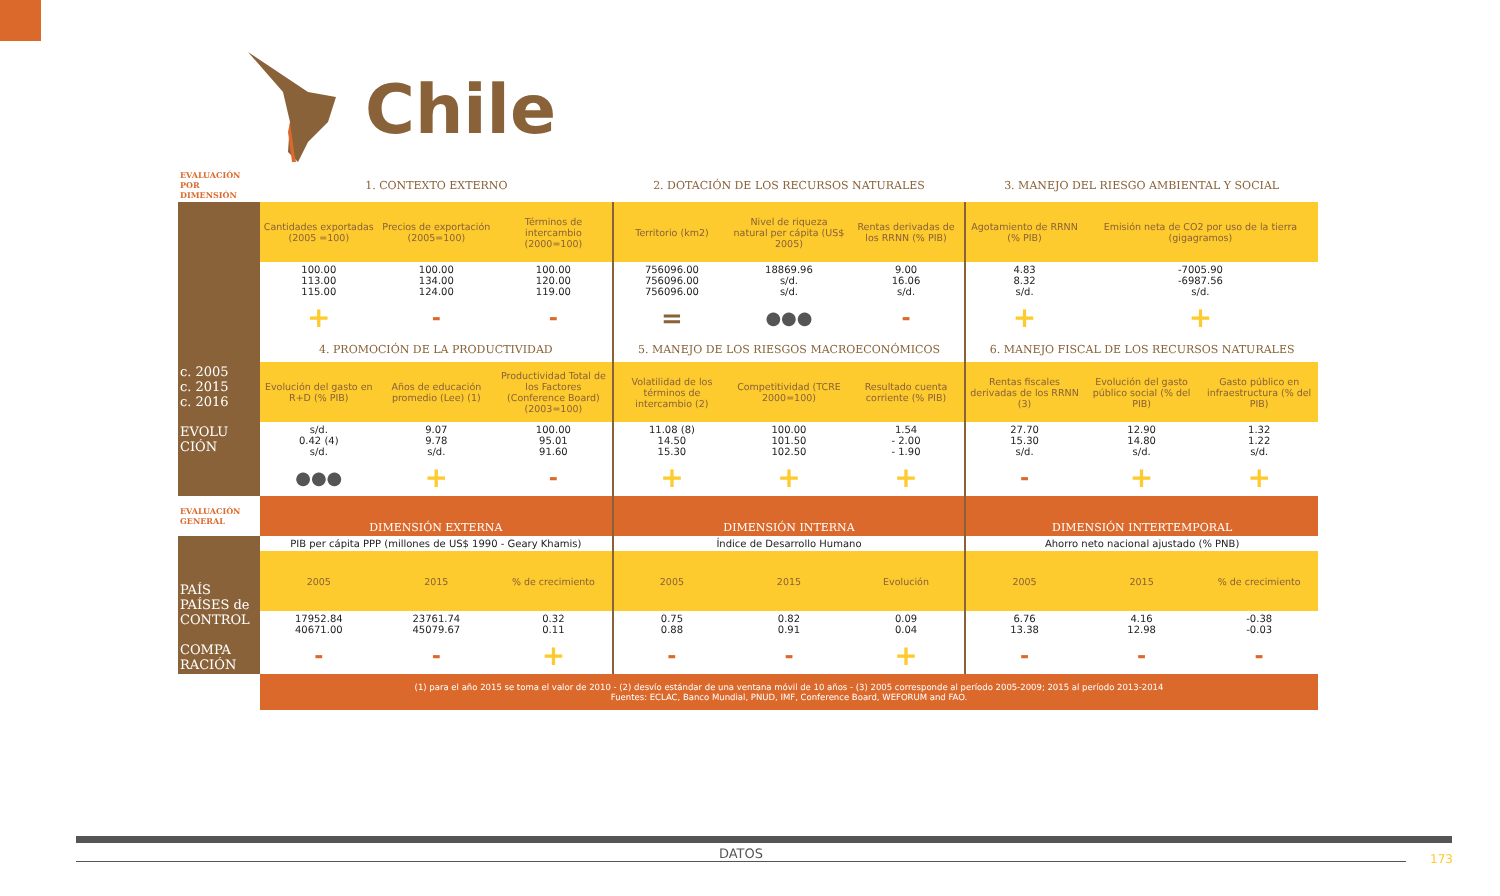Chile
| EVALUACIÓN POR DIMENSIÓN | 1. CONTEXTO EXTERNO | | | 2. DOTACIÓN DE LOS RECURSOS NATURALES | | | 3. MANEJO DEL RIESGO AMBIENTAL Y SOCIAL | | |
| | Cantidades exportadas (2005 =100) | Precios de exportación (2005=100) | Términos de intercambio (2000=100) | Territorio (km2) | Nivel de riqueza natural per cápita (US$ 2005) | Rentas derivadas de los RRNN (% PIB) | Agotamiento de RRNN (% PIB) | Emisión neta de CO2 por uso de la tierra (gigagramos) | |
| | 100.00 113.00 115.00 | 100.00 134.00 124.00 | 100.00 120.00 119.00 | 756096.00 756096.00 756096.00 | 18869.96 s/d. s/d. | 9.00 16.06 s/d. | 4.83 8.32 s/d. | -7005.90 -6987.56 s/d. | |
| | + | - | - | = | ●●● | - | + | + | |
| | 4. PROMOCIÓN DE LA PRODUCTIVIDAD | | | 5. MANEJO DE LOS RIESGOS MACROECONÓMICOS | | | 6. MANEJO FISCAL DE LOS RECURSOS NATURALES | | |
| c. 2005 c. 2015 c. 2016 EVOLU CIÓN | Evolución del gasto en R+D (% PIB) | Años de educación promedio (Lee) (1) | Productividad Total de los Factores (Conference Board) (2003=100) | Volatilidad de los términos de intercambio (2) | Competitividad (TCRE 2000=100) | Resultado cuenta corriente (% PIB) | Rentas fiscales derivadas de los RRNN (3) | Evolución del gasto público social (% del PIB) | Gasto público en infraestructura (% del PIB) |
| | s/d. 0.42 (4) s/d. | 9.07 9.78 s/d. | 100.00 95.01 91.60 | 11.08 (8) 14.50 15.30 | 100.00 101.50 102.50 | 1.54 - 2.00 - 1.90 | 27.70 15.30 s/d. | 12.90 14.80 s/d. | 1.32 1.22 s/d. |
| | ●●● | + | - | + | + | + | - | + | + |
| EVALUACIÓN GENERAL | DIMENSIÓN EXTERNA | | | DIMENSIÓN INTERNA | | | DIMENSIÓN INTERTEMPORAL | | |
| PAÍS PAÍSES de CONTROL COMPA RACIÓN | PIB per cápita PPP (millones de US$ 1990 - Geary Khamis) | | | Índice de Desarrollo Humano | | | Ahorro neto nacional ajustado (% PNB) | | |
| | 2005 | 2015 | % de crecimiento | 2005 | 2015 | Evolución | 2005 | 2015 | % de crecimiento |
| | 17952.84 40671.00 | 23761.74 45079.67 | 0.32 0.11 | 0.75 0.88 | 0.82 0.91 | 0.09 0.04 | 6.76 13.38 | 4.16 12.98 | -0.38 -0.03 |
| | - | - | + | - | - | + | - | - | - |
(1) para el año 2015 se toma el valor de 2010 - (2) desvío estándar de una ventana móvil de 10 años - (3) 2005 corresponde al período 2005-2009; 2015 al período 2013-2014
Fuentes: ECLAC, Banco Mundial, PNUD, IMF, Conference Board, WEFORUM and FAO.
DATOS 173